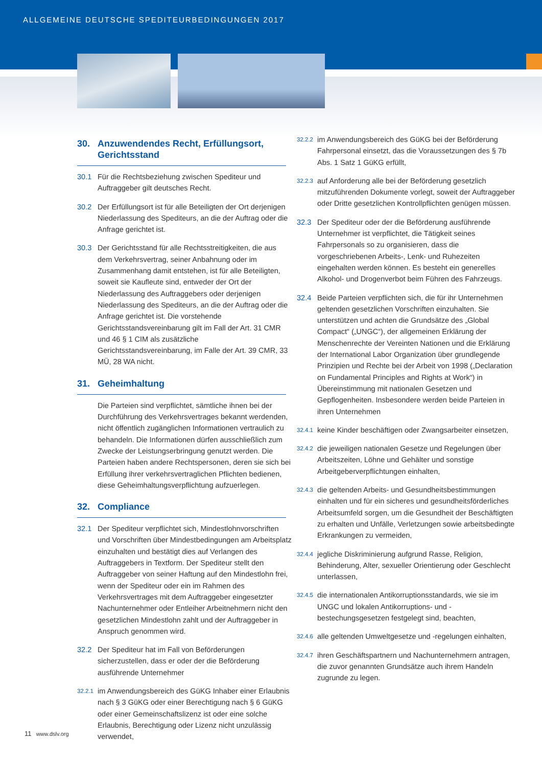ALLGEMEINE DEUTSCHE SPEDITEURBEDINGUNGEN 2017
30. Anzuwendendes Recht, Erfüllungsort, Gerichtsstand
30.1 Für die Rechtsbeziehung zwischen Spediteur und Auftraggeber gilt deutsches Recht.
30.2 Der Erfüllungsort ist für alle Beteiligten der Ort derjenigen Niederlassung des Spediteurs, an die der Auftrag oder die Anfrage gerichtet ist.
30.3 Der Gerichtsstand für alle Rechtsstreitigkeiten, die aus dem Verkehrsvertrag, seiner Anbahnung oder im Zusammenhang damit entstehen, ist für alle Beteiligten, soweit sie Kaufleute sind, entweder der Ort der Niederlassung des Auftraggebers oder derjenigen Niederlassung des Spediteurs, an die der Auftrag oder die Anfrage gerichtet ist. Die vorstehende Gerichtsstandsvereinbarung gilt im Fall der Art. 31 CMR und 46 § 1 CIM als zusätzliche Gerichtsstandsvereinbarung, im Falle der Art. 39 CMR, 33 MÜ, 28 WA nicht.
31. Geheimhaltung
Die Parteien sind verpflichtet, sämtliche ihnen bei der Durchführung des Verkehrsvertrages bekannt werdenden, nicht öffentlich zugänglichen Informationen vertraulich zu behandeln. Die Informationen dürfen ausschließlich zum Zwecke der Leistungserbringung genutzt werden. Die Parteien haben andere Rechtspersonen, deren sie sich bei Erfüllung ihrer verkehrsvertraglichen Pflichten bedienen, diese Geheimhaltungsverpflichtung aufzuerlegen.
32. Compliance
32.1 Der Spediteur verpflichtet sich, Mindestlohnvorschriften und Vorschriften über Mindestbedingungen am Arbeitsplatz einzuhalten und bestätigt dies auf Verlangen des Auftraggebers in Textform. Der Spediteur stellt den Auftraggeber von seiner Haftung auf den Mindestlohn frei, wenn der Spediteur oder ein im Rahmen des Verkehrsvertrages mit dem Auftraggeber eingesetzter Nachunternehmer oder Entleiher Arbeitnehmern nicht den gesetzlichen Mindestlohn zahlt und der Auftraggeber in Anspruch genommen wird.
32.2 Der Spediteur hat im Fall von Beförderungen sicherzustellen, dass er oder der die Beförderung ausführende Unternehmer
32.2.1
im Anwendungsbereich des GüKG Inhaber einer Erlaubnis nach § 3 GüKG oder einer Berechtigung nach § 6 GüKG oder einer Gemeinschaftslizenz ist oder eine solche Erlaubnis, Berechtigung oder Lizenz nicht unzulässig verwendet,
32.2.2
im Anwendungsbereich des GüKG bei der Beförderung Fahrpersonal einsetzt, das die Voraussetzungen des § 7b Abs. 1 Satz 1 GüKG erfüllt,
32.2.3
auf Anforderung alle bei der Beförderung gesetzlich mitzuführenden Dokumente vorlegt, soweit der Auftraggeber oder Dritte gesetzlichen Kontrollpflichten genügen müssen.
32.3 Der Spediteur oder der die Beförderung ausführende Unternehmer ist verpflichtet, die Tätigkeit seines Fahrpersonals so zu organisieren, dass die vorgeschriebenen Arbeits-, Lenk- und Ruhezeiten eingehalten werden können. Es besteht ein generelles Alkohol- und Drogenverbot beim Führen des Fahrzeugs.
32.4 Beide Parteien verpflichten sich, die für ihr Unternehmen geltenden gesetzlichen Vorschriften einzuhalten. Sie unterstützen und achten die Grundsätze des „Global Compact“ („UNGC“), der allgemeinen Erklärung der Menschenrechte der Vereinten Nationen und die Erklärung der International Labor Organization über grundlegende Prinzipien und Rechte bei der Arbeit von 1998 („Declaration on Fundamental Principles and Rights at Work“) in Übereinstimmung mit nationalen Gesetzen und Gepflogenheiten. Insbesondere werden beide Parteien in ihren Unternehmen
32.4.1
keine Kinder beschäftigen oder Zwangsarbeiter einsetzen,
32.4.2
die jeweiligen nationalen Gesetze und Regelungen über Arbeitszeiten, Löhne und Gehälter und sonstige Arbeitgeberverpflichtungen einhalten,
32.4.3
die geltenden Arbeits- und Gesundheitsbestimmungen einhalten und für ein sicheres und gesundheitsförderliches Arbeitsumfeld sorgen, um die Gesundheit der Beschäftigten zu erhalten und Unfälle, Verletzungen sowie arbeitsbedingte Erkrankungen zu vermeiden,
32.4.4
jegliche Diskriminierung aufgrund Rasse, Religion, Behinderung, Alter, sexueller Orientierung oder Geschlecht unterlassen,
32.4.5
die internationalen Antikorruptionsstandards, wie sie im UNGC und lokalen Antikorruptions- und -bestechungsgesetzen festgelegt sind, beachten,
32.4.6
alle geltenden Umweltgesetze und -regelungen einhalten,
32.4.7
ihren Geschäftspartnern und Nachunternehmern antragen, die zuvor genannten Grundsätze auch ihrem Handeln zugrunde zu legen.
11 www.dslv.org